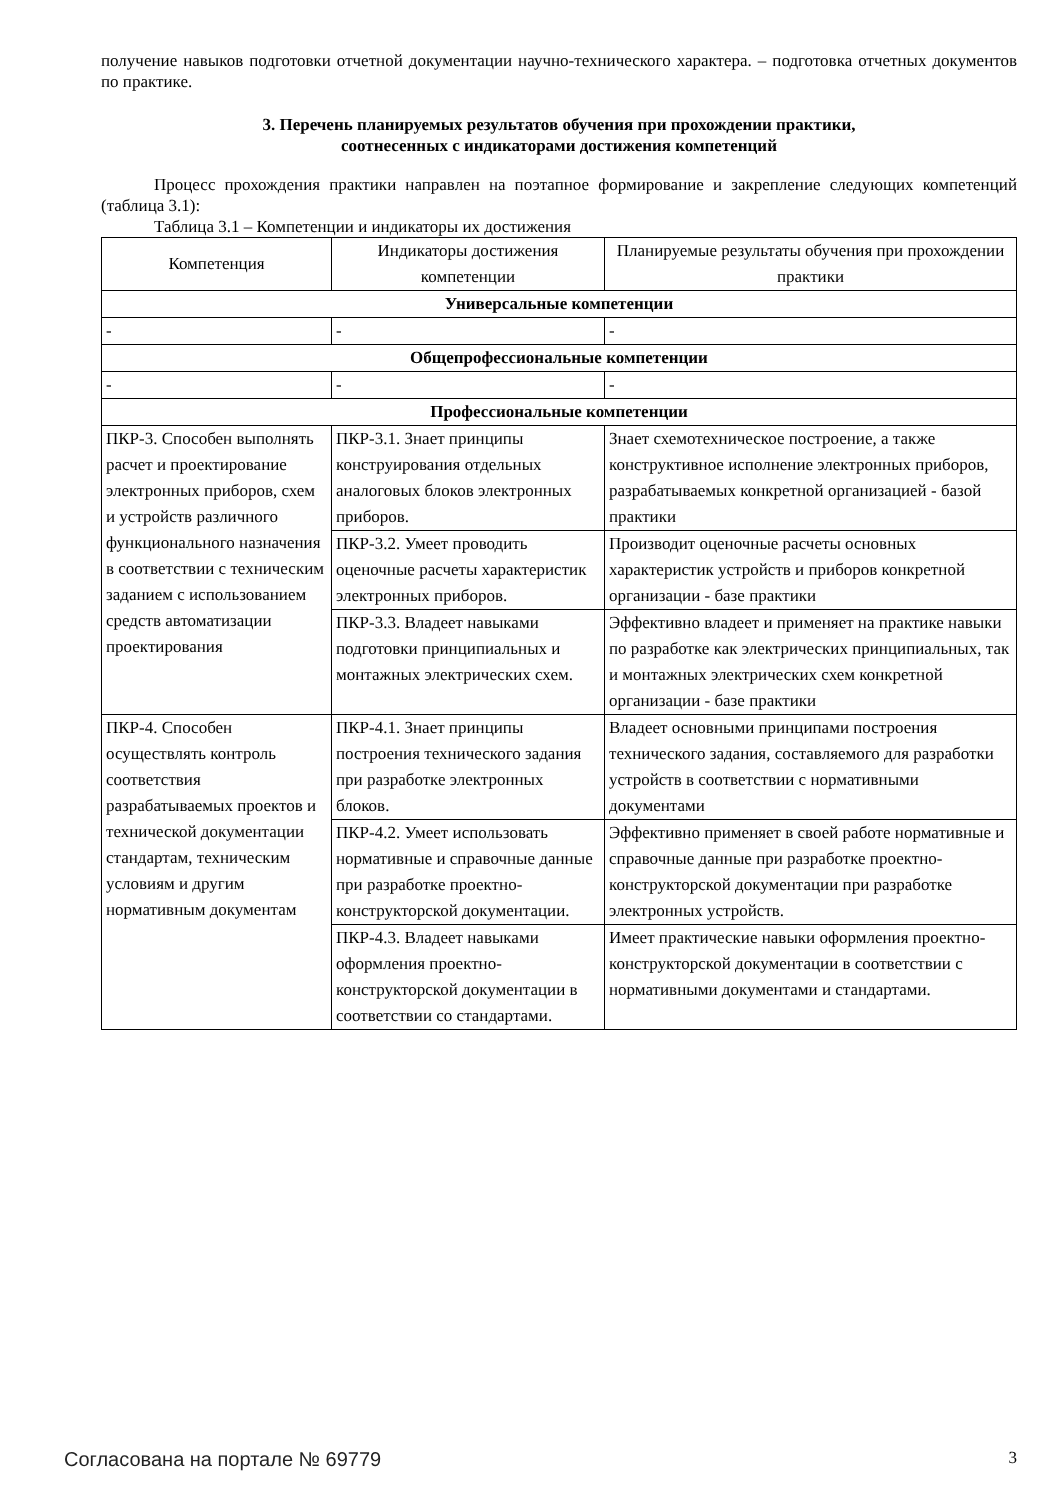получение навыков подготовки отчетной документации научно-технического характера. – подготовка отчетных документов по практике.
3. Перечень планируемых результатов обучения при прохождении практики,
соотнесенных с индикаторами достижения компетенций
Процесс прохождения практики направлен на поэтапное формирование и закрепление следующих компетенций (таблица 3.1):
Таблица 3.1 – Компетенции и индикаторы их достижения
| Компетенция | Индикаторы достижения компетенции | Планируемые результаты обучения при прохождении практики |
| --- | --- | --- |
| Универсальные компетенции | | |
| - | - | - |
| Общепрофессиональные компетенции | | |
| - | - | - |
| Профессиональные компетенции | | |
| ПКР-3. Способен выполнять расчет и проектирование электронных приборов, схем и устройств различного функционального назначения в соответствии с техническим заданием с использованием средств автоматизации проектирования | ПКР-3.1. Знает принципы конструирования отдельных аналоговых блоков электронных приборов. | Знает схемотехническое построение, а также конструктивное исполнение электронных приборов, разрабатываемых конкретной организацией - базой практики |
| | ПКР-3.2. Умеет проводить оценочные расчеты характеристик электронных приборов. | Производит оценочные расчеты основных характеристик устройств и приборов конкретной организации - базе практики |
| | ПКР-3.3. Владеет навыками подготовки принципиальных и монтажных электрических схем. | Эффективно владеет и применяет на практике навыки по разработке как электрических принципиальных, так и монтажных электрических схем конкретной организации - базе практики |
| ПКР-4. Способен осуществлять контроль соответствия разрабатываемых проектов и технической документации стандартам, техническим условиям и другим нормативным документам | ПКР-4.1. Знает принципы построения технического задания при разработке электронных блоков. | Владеет основными принципами построения технического задания, составляемого для разработки устройств в соответствии с нормативными документами |
| | ПКР-4.2. Умеет использовать нормативные и справочные данные при разработке проектно-конструкторской документации. | Эффективно применяет в своей работе нормативные и справочные данные при разработке проектно-конструкторской документации при разработке электронных устройств. |
| | ПКР-4.3. Владеет навыками оформления проектно-конструкторской документации в соответствии со стандартами. | Имеет практические навыки оформления проектно-конструкторской документации в соответствии с нормативными документами и стандартами. |
Согласована на портале № 69779 3